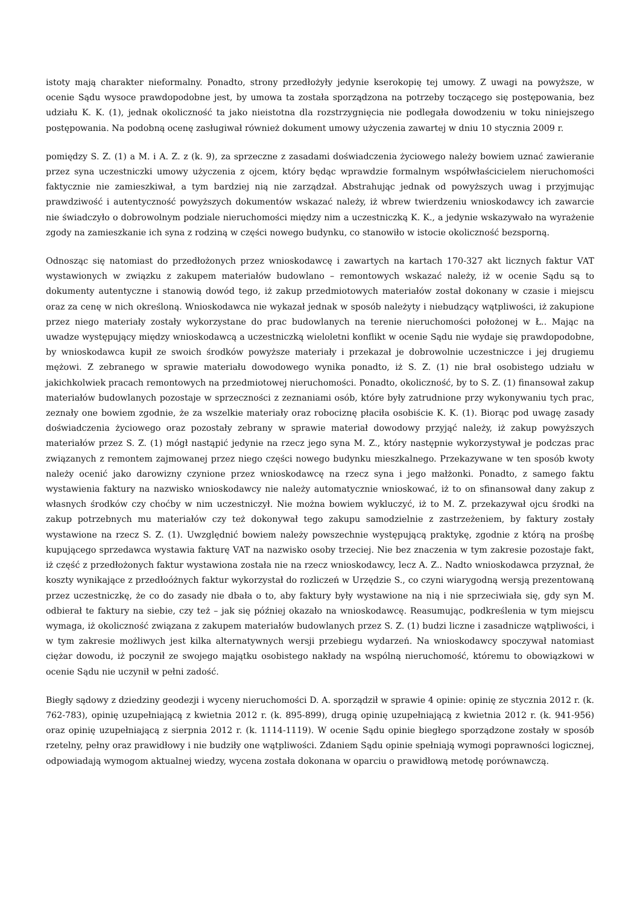istoty mają charakter nieformalny. Ponadto, strony przedłożyły jedynie kserokopię tej umowy. Z uwagi na powyższe, w ocenie Sądu wysoce prawdopodobne jest, by umowa ta została sporządzona na potrzeby toczącego się postępowania, bez udziału K. K. (1), jednak okoliczność ta jako nieistotna dla rozstrzygnięcia nie podlegała dowodzeniu w toku niniejszego postępowania. Na podobną ocenę zasługiwał również dokument umowy użyczenia zawartej w dniu 10 stycznia 2009 r.
pomiędzy S. Z. (1) a M. i A. Z. z (k. 9), za sprzeczne z zasadami doświadczenia życiowego należy bowiem uznać zawieranie przez syna uczestniczki umowy użyczenia z ojcem, który będąc wprawdzie formalnym współwłaścicielem nieruchomości faktycznie nie zamieszkiwał, a tym bardziej nią nie zarządzał. Abstrahując jednak od powyższych uwag i przyjmując prawdziwość i autentyczność powyższych dokumentów wskazać należy, iż wbrew twierdzeniu wnioskodawcy ich zawarcie nie świadczyło o dobrowolnym podziale nieruchomości między nim a uczestniczką K. K., a jedynie wskazywało na wyrażenie zgody na zamieszkanie ich syna z rodziną w części nowego budynku, co stanowiło w istocie okoliczność bezsporną.
Odnosząc się natomiast do przedłożonych przez wnioskodawcę i zawartych na kartach 170-327 akt licznych faktur VAT wystawionych w związku z zakupem materiałów budowlano – remontowych wskazać należy, iż w ocenie Sądu są to dokumenty autentyczne i stanowią dowód tego, iż zakup przedmiotowych materiałów został dokonany w czasie i miejscu oraz za cenę w nich określoną. Wnioskodawca nie wykazał jednak w sposób należyty i niebudzący wątpliwości, iż zakupione przez niego materiały zostały wykorzystane do prac budowlanych na terenie nieruchomości położonej w Ł.. Mając na uwadze występujący między wnioskodawcą a uczestniczką wieloletni konflikt w ocenie Sądu nie wydaje się prawdopodobne, by wnioskodawca kupił ze swoich środków powyższe materiały i przekazał je dobrowolnie uczestniczce i jej drugiemu mężowi. Z zebranego w sprawie materiału dowodowego wynika ponadto, iż S. Z. (1) nie brał osobistego udziału w jakichkolwiek pracach remontowych na przedmiotowej nieruchomości. Ponadto, okoliczność, by to S. Z. (1) finansował zakup materiałów budowlanych pozostaje w sprzeczności z zeznaniami osób, które były zatrudnione przy wykonywaniu tych prac, zeznały one bowiem zgodnie, że za wszelkie materiały oraz robociznę płaciła osobiście K. K. (1). Biorąc pod uwagę zasady doświadczenia życiowego oraz pozostały zebrany w sprawie materiał dowodowy przyjąć należy, iż zakup powyższych materiałów przez S. Z. (1) mógł nastąpić jedynie na rzecz jego syna M. Z., który następnie wykorzystywał je podczas prac związanych z remontem zajmowanej przez niego części nowego budynku mieszkalnego. Przekazywane w ten sposób kwoty należy ocenić jako darowizny czynione przez wnioskodawcę na rzecz syna i jego małżonki. Ponadto, z samego faktu wystawienia faktury na nazwisko wnioskodawcy nie należy automatycznie wnioskować, iż to on sfinansował dany zakup z własnych środków czy choćby w nim uczestniczył. Nie można bowiem wykluczyć, iż to M. Z. przekazywał ojcu środki na zakup potrzebnych mu materiałów czy też dokonywał tego zakupu samodzielnie z zastrzeżeniem, by faktury zostały wystawione na rzecz S. Z. (1). Uwzględnić bowiem należy powszechnie występującą praktykę, zgodnie z którą na prośbę kupującego sprzedawca wystawia fakturę VAT na nazwisko osoby trzeciej. Nie bez znaczenia w tym zakresie pozostaje fakt, iż część z przedłożonych faktur wystawiona została nie na rzecz wnioskodawcy, lecz A. Z.. Nadto wnioskodawca przyznał, że koszty wynikające z przedłoóżnych faktur wykorzystał do rozliczeń w Urzędzie S., co czyni wiarygodną wersją prezentowaną przez uczestniczkę, że co do zasady nie dbała o to, aby faktury były wystawione na nią i nie sprzeciwiała się, gdy syn M. odbierał te faktury na siebie, czy też – jak się później okazało na wnioskodawcę. Reasumując, podkreślenia w tym miejscu wymaga, iż okoliczność związana z zakupem materiałów budowlanych przez S. Z. (1) budzi liczne i zasadnicze wątpliwości, i w tym zakresie możliwych jest kilka alternatywnych wersji przebiegu wydarzeń. Na wnioskodawcy spoczywał natomiast ciężar dowodu, iż poczynił ze swojego majątku osobistego nakłady na wspólną nieruchomość, któremu to obowiązkowi w ocenie Sądu nie uczynił w pełni zadość.
Biegły sądowy z dziedziny geodezji i wyceny nieruchomości D. A. sporządził w sprawie 4 opinie: opinię ze stycznia 2012 r. (k. 762-783), opinię uzupełniającą z kwietnia 2012 r. (k. 895-899), drugą opinię uzupełniającą z kwietnia 2012 r. (k. 941-956) oraz opinię uzupełniającą z sierpnia 2012 r. (k. 1114-1119). W ocenie Sądu opinie biegłego sporządzone zostały w sposób rzetelny, pełny oraz prawidłowy i nie budziły one wątpliwości. Zdaniem Sądu opinie spełniają wymogi poprawności logicznej, odpowiadają wymogom aktualnej wiedzy, wycena została dokonana w oparciu o prawidłową metodę porównawczą.